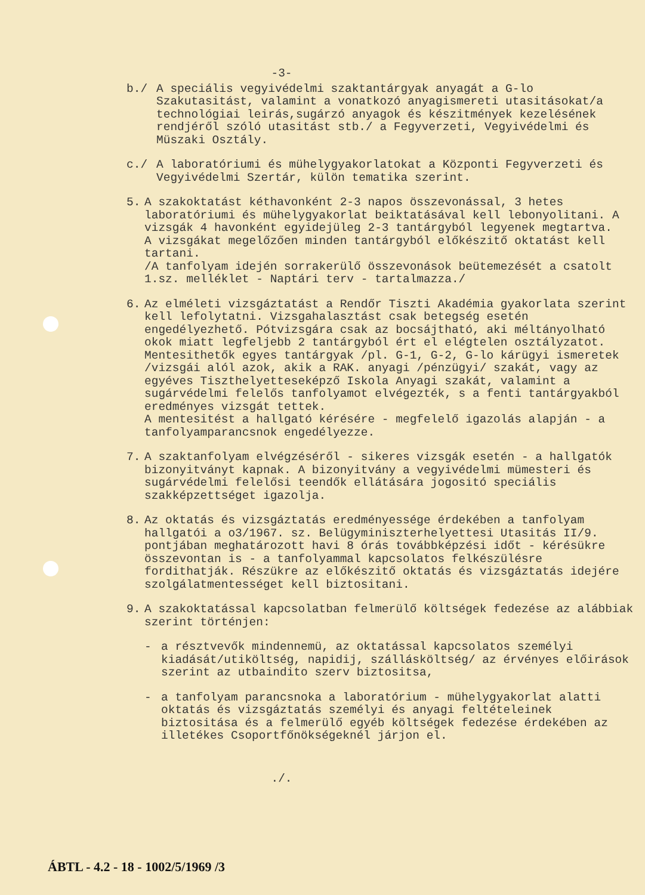-3-
b./ A speciális vegyivédelmi szaktantárgyak anyagát a G-lo Szakutasitást, valamint a vonatkozó anyagismereti utasitásokat/a technológiai leirás,sugárzó anyagok és készitmények kezelésének rendjéről szóló utasitást stb./ a Fegyverzeti, Vegyivédelmi és Müszaki Osztály.
c./ A laboratóriumi és mühelygyakorlatokat a Központi Fegyverzeti és Vegyivédelmi Szertár, külön tematika szerint.
5. A szakoktatást kéthavonként 2-3 napos összevonással, 3 hetes laboratóriumi és mühelygyakorlat beiktatásával kell lebonyolitani. A vizsgák 4 havonként egyidejüleg 2-3 tantárgyból legyenek megtartva.
A vizsgákat megelőzően minden tantárgyból előkészitő oktatást kell tartani.
/A tanfolyam idején sorrakerülő összevonások beütemezését a csatolt 1.sz. melléklet - Naptári terv - tartalmazza./
6. Az elméleti vizsgáztatást a Rendőr Tiszti Akadémia gyakorlata szerint kell lefolytatni. Vizsgahalasztást csak betegség esetén engedélyezhető. Pótvizsgára csak az bocsájtható, aki méltányolható okok miatt legfeljebb 2 tantárgyból ért el elégtelen osztályzatot.
Mentesithetők egyes tantárgyak /pl. G-1, G-2, G-lo kárügyi ismeretek /vizsgái alól azok, akik a RAK. anyagi /pénzügyi/ szakát, vagy az egyéves Tiszthelyetteseképző Iskola Anyagi szakát, valamint a sugárvédelmi felelős tanfolyamot elvégezték, s a fenti tantárgyakból eredményes vizsgát tettek.
A mentesitést a hallgató kérésére - megfelelő igazolás alapján - a tanfolyamparancsnok engedélyezze.
7. A szaktanfolyam elvégzéséről - sikeres vizsgák esetén - a hallgatók bizonyitványt kapnak. A bizonyitvány a vegyivédelmi mümesteri és sugárvédelmi felelősi teendők ellátására jogositó speciális szakképzettséget igazolja.
8. Az oktatás és vizsgáztatás eredményessége érdekében a tanfolyam hallgatói a o3/1967. sz. Belügyminiszterhelyettesi Utasitás II/9. pontjában meghatározott havi 8 órás továbbképzési időt - kérésükre összevontan is - a tanfolyammal kapcsolatos felkészülésre fordithatják. Részükre az előkészitő oktatás és vizsgáztatás idejére szolgálatmentességet kell biztositani.
9. A szakoktatással kapcsolatban felmerülő költségek fedezése az alábbiak szerint történjen:
- a résztvevők mindennemü, az oktatással kapcsolatos személyi kiadását/utiköltség, napidij, szállásköltség/ az érvényes előirások szerint az utbaindito szerv biztositsa,
- a tanfolyam parancsnoka a laboratórium - mühelygyakorlat alatti oktatás és vizsgáztatás személyi és anyagi feltételeinek biztositása és a felmerülő egyéb költségek fedezése érdekében az illetékes Csoportfőnökségeknél járjon el.
./.
ÁBTL - 4.2 - 18 - 1002/5/1969 /3